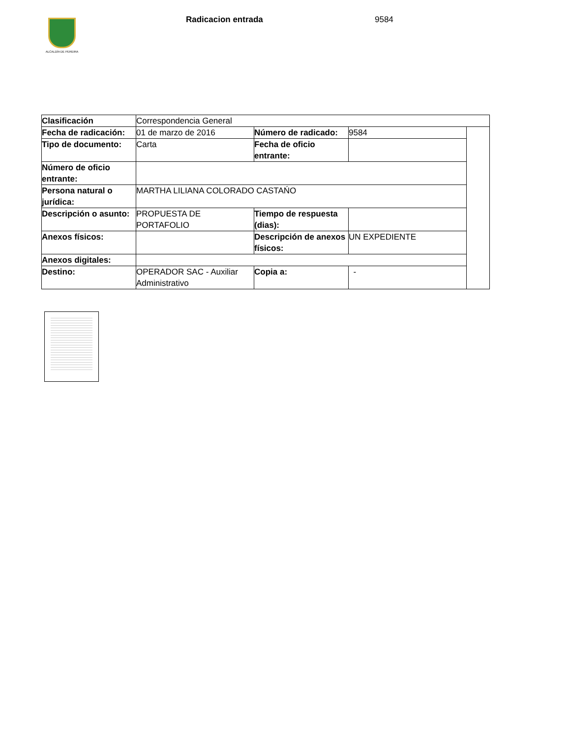ALCALDÍA DE PEREIRA Radicacion entrada 9584
| Clasificación | Correspondencia General | | | |
| Fecha de radicación: | 01 de marzo de 2016 | Número de radicado: | 9584 | |
| Tipo de documento: | Carta | Fecha de oficio entrante: | | |
| Número de oficio entrante: | | | | |
| Persona natural o jurídica: | MARTHA LILIANA COLORADO CASTAŃO | | | |
| Descripción o asunto: | PROPUESTA DE PORTAFOLIO | Tiempo de respuesta (dias): | | |
| Anexos físicos: | | Descripción de anexos físicos: | UN EXPEDIENTE | |
| Anexos digitales: | | | | |
| Destino: | OPERADOR SAC - Auxiliar Administrativo | Copia a: | - | |